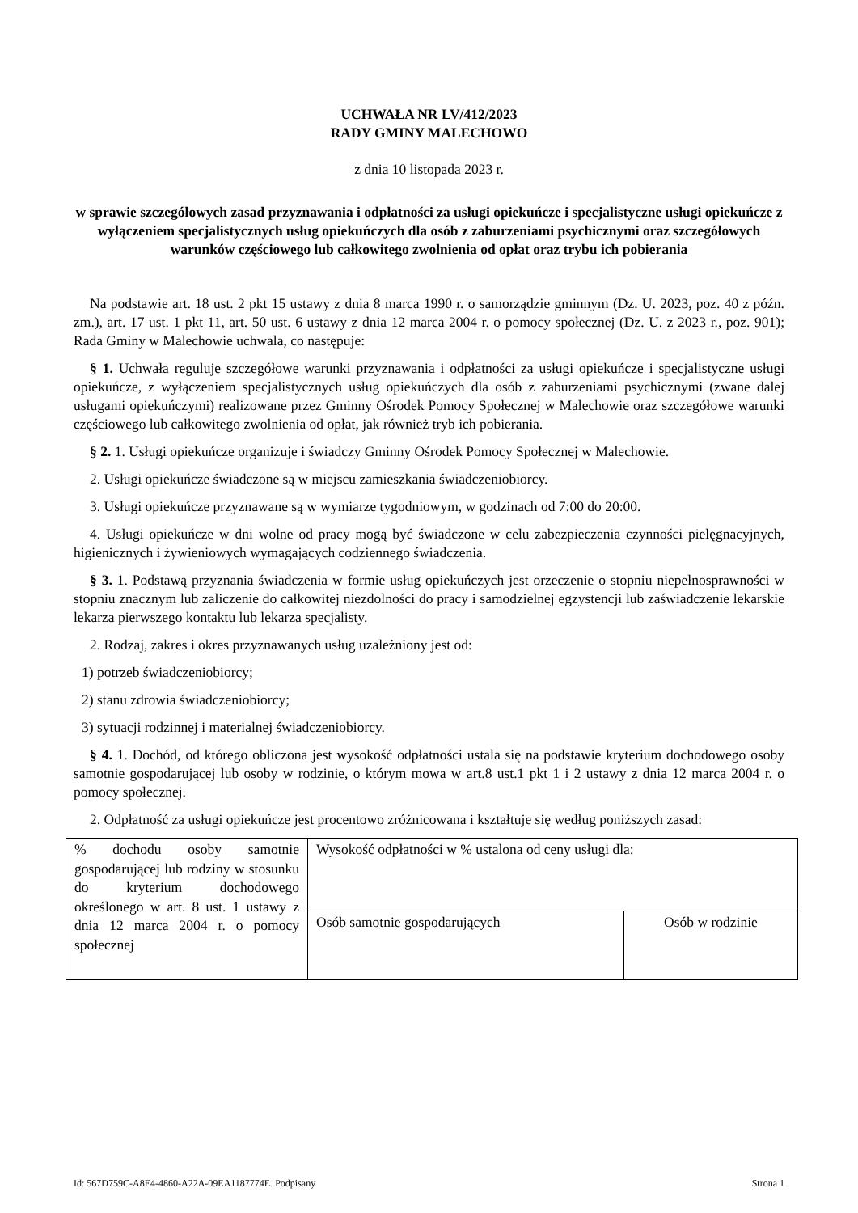UCHWAŁA NR LV/412/2023
RADY GMINY MALECHOWO
z dnia 10 listopada 2023 r.
w sprawie szczegółowych zasad przyznawania i odpłatności za usługi opiekuńcze i specjalistyczne usługi opiekuńcze z wyłączeniem specjalistycznych usług opiekuńczych dla osób z zaburzeniami psychicznymi oraz szczegółowych warunków częściowego lub całkowitego zwolnienia od opłat oraz trybu ich pobierania
Na podstawie art. 18 ust. 2 pkt 15 ustawy z dnia 8 marca 1990 r. o samorządzie gminnym (Dz. U. 2023, poz. 40 z późn. zm.), art. 17 ust. 1 pkt 11, art. 50 ust. 6 ustawy z dnia 12 marca 2004 r. o pomocy społecznej (Dz. U. z 2023 r., poz. 901); Rada Gminy w Malechowie uchwala, co następuje:
§ 1. Uchwała reguluje szczegółowe warunki przyznawania i odpłatności za usługi opiekuńcze i specjalistyczne usługi opiekuńcze, z wyłączeniem specjalistycznych usług opiekuńczych dla osób z zaburzeniami psychicznymi (zwane dalej usługami opiekuńczymi) realizowane przez Gminny Ośrodek Pomocy Społecznej w Malechowie oraz szczegółowe warunki częściowego lub całkowitego zwolnienia od opłat, jak również tryb ich pobierania.
§ 2. 1. Usługi opiekuńcze organizuje i świadczy Gminny Ośrodek Pomocy Społecznej w Malechowie.
2. Usługi opiekuńcze świadczone są w miejscu zamieszkania świadczeniobiorcy.
3. Usługi opiekuńcze przyznawane są w wymiarze tygodniowym, w godzinach od 7:00 do 20:00.
4. Usługi opiekuńcze w dni wolne od pracy mogą być świadczone w celu zabezpieczenia czynności pielęgnacyjnych, higienicznych i żywieniowych wymagających codziennego świadczenia.
§ 3. 1. Podstawą przyznania świadczenia w formie usług opiekuńczych jest orzeczenie o stopniu niepełnosprawności w stopniu znacznym lub zaliczenie do całkowitej niezdolności do pracy i samodzielnej egzystencji lub zaświadczenie lekarskie lekarza pierwszego kontaktu lub lekarza specjalisty.
2. Rodzaj, zakres i okres przyznawanych usług uzależniony jest od:
1) potrzeb świadczeniobiorcy;
2) stanu zdrowia świadczeniobiorcy;
3) sytuacji rodzinnej i materialnej świadczeniobiorcy.
§ 4. 1. Dochód, od którego obliczona jest wysokość odpłatności ustala się na podstawie kryterium dochodowego osoby samotnie gospodarującej lub osoby w rodzinie, o którym mowa w art.8 ust.1 pkt 1 i 2 ustawy z dnia 12 marca 2004 r. o pomocy społecznej.
2. Odpłatność za usługi opiekuńcze jest procentowo zróżnicowana i kształtuje się według poniższych zasad:
| % dochodu osoby samotnie gospodarującej lub rodziny w stosunku do kryterium dochodowego określonego w art. 8 ust. 1 ustawy z dnia 12 marca 2004 r. o pomocy społecznej | Wysokość odpłatności w % ustalona od ceny usługi dla: | |
| | Osób samotnie gospodarujących | Osób w rodzinie |
Id: 567D759C-A8E4-4860-A22A-09EA1187774E. Podpisany Strona 1